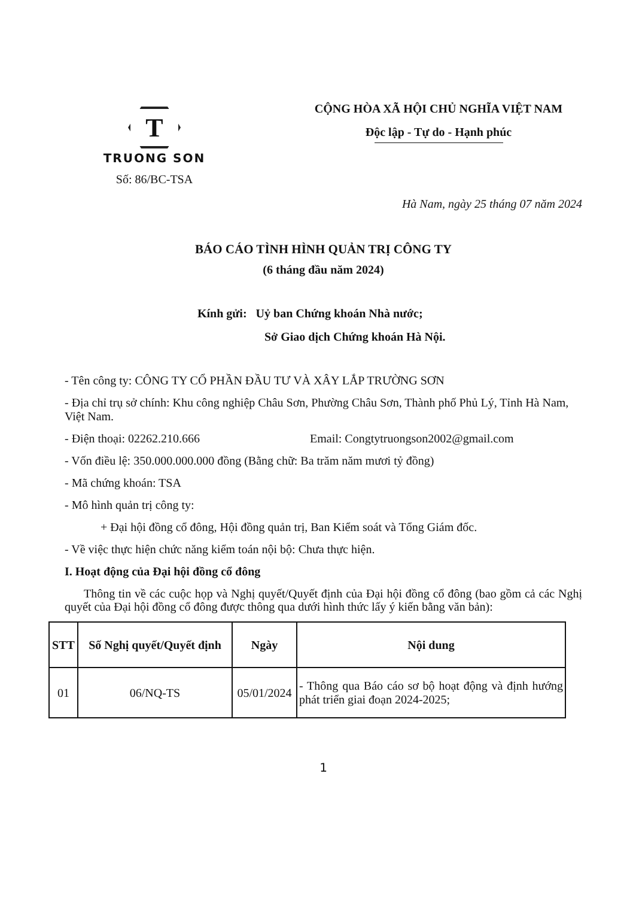T
TRUONG SON
Số: 86/BC-TSA
CỘNG HÒA XÃ HỘI CHỦ NGHĨA VIỆT NAM
Độc lập - Tự do - Hạnh phúc
Hà Nam, ngày 25 tháng 07 năm 2024
BÁO CÁO TÌNH HÌNH QUẢN TRỊ CÔNG TY
(6 tháng đầu năm 2024)
Kính gửi: Uỷ ban Chứng khoán Nhà nước;
Sở Giao dịch Chứng khoán Hà Nội.
- Tên công ty: CÔNG TY CỔ PHẦN ĐẦU TƯ VÀ XÂY LẮP TRƯỜNG SƠN
- Địa chỉ trụ sở chính: Khu công nghiệp Châu Sơn, Phường Châu Sơn, Thành phố Phủ Lý, Tỉnh Hà Nam, Việt Nam.
- Điện thoại: 02262.210.666 Email: Congtytruongson2002@gmail.com
- Vốn điều lệ: 350.000.000.000 đồng (Bằng chữ: Ba trăm năm mươi tỷ đồng)
- Mã chứng khoán: TSA
- Mô hình quản trị công ty:
+ Đại hội đồng cổ đông, Hội đồng quản trị, Ban Kiểm soát và Tổng Giám đốc.
- Về việc thực hiện chức năng kiểm toán nội bộ: Chưa thực hiện.
I. Hoạt động của Đại hội đồng cổ đông
Thông tin về các cuộc họp và Nghị quyết/Quyết định của Đại hội đồng cổ đông (bao gồm cả các Nghị quyết của Đại hội đồng cổ đông được thông qua dưới hình thức lấy ý kiến bằng văn bản):
| STT | Số Nghị quyết/Quyết định | Ngày | Nội dung |
| --- | --- | --- | --- |
| 01 | 06/NQ-TS | 05/01/2024 | - Thông qua Báo cáo sơ bộ hoạt động và định hướng phát triển giai đoạn 2024-2025; |
1